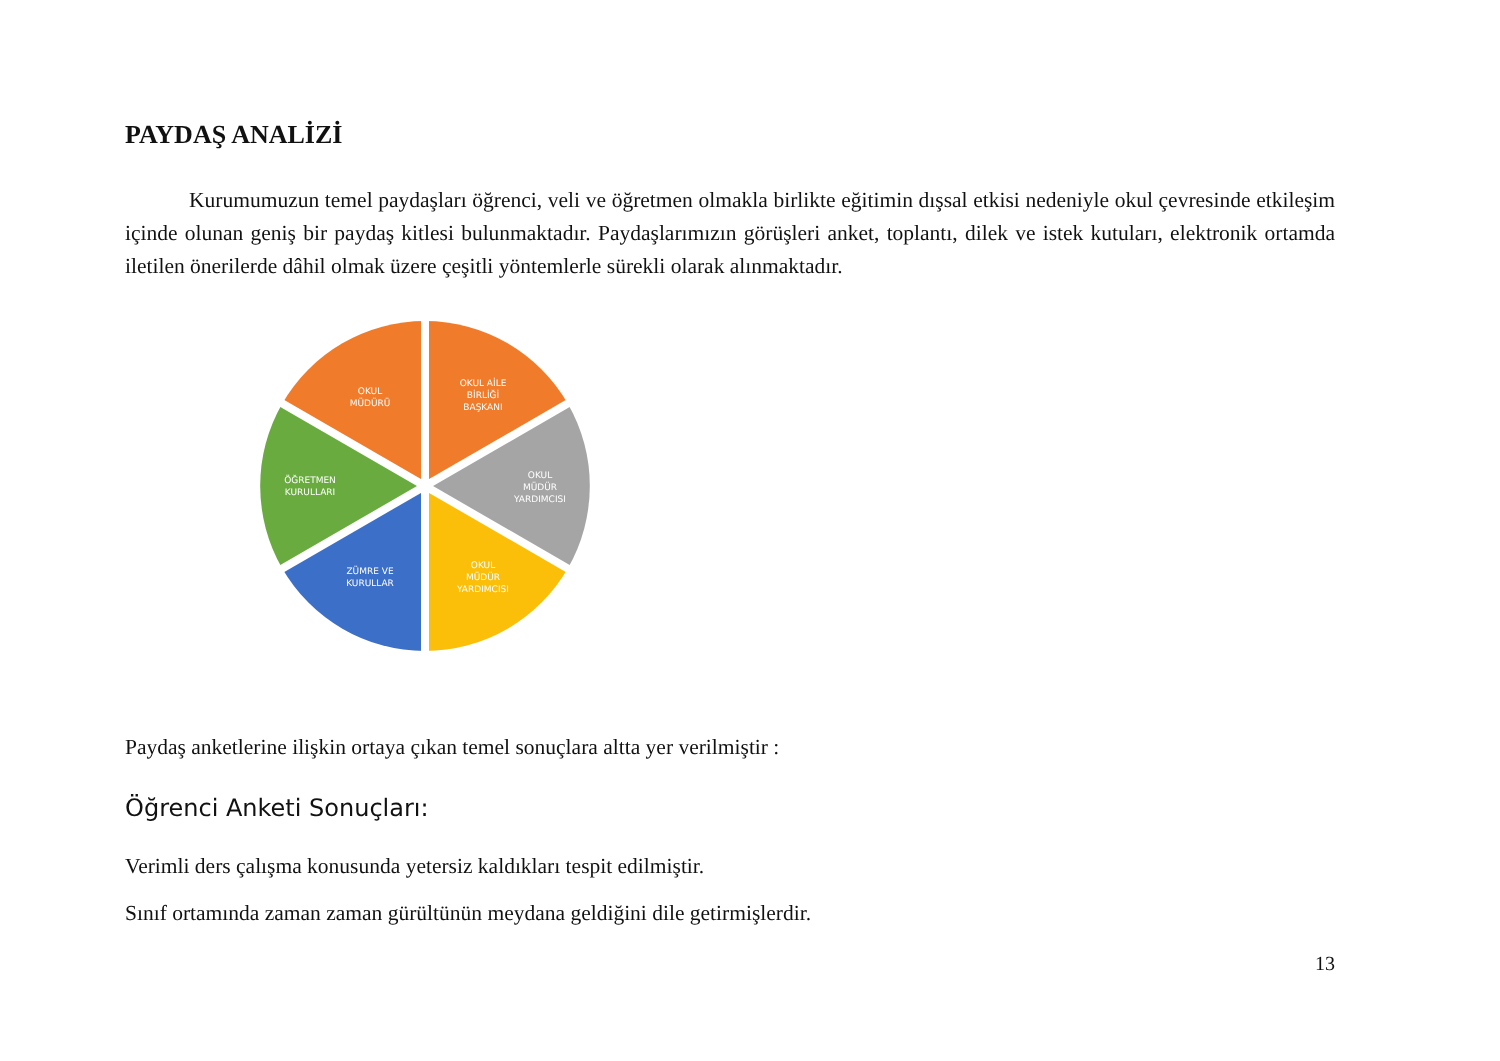PAYDAŞ ANALİZİ
Kurumumuzun temel paydaşları öğrenci, veli ve öğretmen olmakla birlikte eğitimin dışsal etkisi nedeniyle okul çevresinde etkileşim içinde olunan geniş bir paydaş kitlesi bulunmaktadır. Paydaşlarımızın görüşleri anket, toplantı, dilek ve istek kutuları, elektronik ortamda iletilen önerilerde dâhil olmak üzere çeşitli yöntemlerle sürekli olarak alınmaktadır.
OKUL
MÜDÜRÜ
OKUL AİLE
BİRLİĞİ
BAŞKANI
OKUL
MÜDÜR
YARDIMCISI
OKUL
MÜDÜR
YARDIMCISI
ZÜMRE VE
KURULLAR
ÖĞRETMEN
KURULLARI
Paydaş anketlerine ilişkin ortaya çıkan temel sonuçlara altta yer verilmiştir :
Öğrenci Anketi Sonuçları:
Verimli ders çalışma konusunda yetersiz kaldıkları tespit edilmiştir.
Sınıf ortamında zaman zaman gürültünün meydana geldiğini dile getirmişlerdir.
13